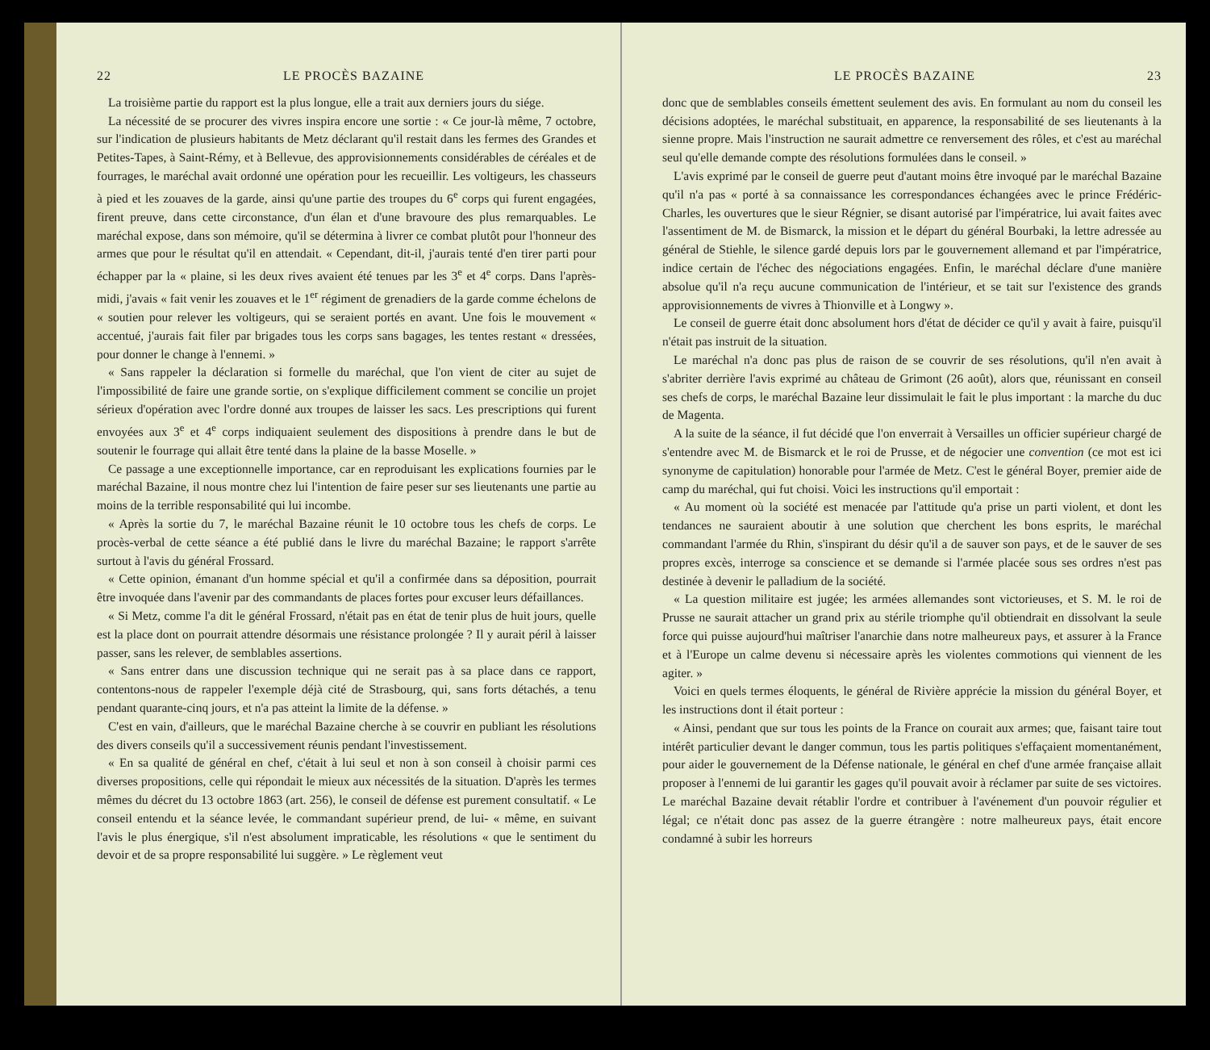22 LE PROCÈS BAZAINE
La troisième partie du rapport est la plus longue, elle a trait aux derniers jours du siége.
La nécessité de se procurer des vivres inspira encore une sortie : « Ce jour-là même, 7 octobre, sur l'indication de plusieurs habitants de Metz déclarant qu'il restait dans les fermes des Grandes et Petites-Tapes, à Saint-Rémy, et à Bellevue, des approvisionnements considérables de céréales et de fourrages, le maréchal avait ordonné une opération pour les recueillir. Les voltigeurs, les chasseurs à pied et les zouaves de la garde, ainsi qu'une partie des troupes du 6<sup>e</sup> corps qui furent engagées, firent preuve, dans cette circonstance, d'un élan et d'une bravoure des plus remarquables. Le maréchal expose, dans son mémoire, qu'il se détermina à livrer ce combat plutôt pour l'honneur des armes que pour le résultat qu'il en attendait. « Cependant, dit-il, j'aurais tenté d'en tirer parti pour échapper par la « plaine, si les deux rives avaient été tenues par les 3<sup>e</sup> et 4<sup>e</sup> corps. Dans l'après-midi, j'avais « fait venir les zouaves et le 1<sup>er</sup> régiment de grenadiers de la garde comme échelons de « soutien pour relever les voltigeurs, qui se seraient portés en avant. Une fois le mouvement « accentué, j'aurais fait filer par brigades tous les corps sans bagages, les tentes restant « dressées, pour donner le change à l'ennemi. »
« Sans rappeler la déclaration si formelle du maréchal, que l'on vient de citer au sujet de l'impossibilité de faire une grande sortie, on s'explique difficilement comment se concilie un projet sérieux d'opération avec l'ordre donné aux troupes de laisser les sacs. Les prescriptions qui furent envoyées aux 3<sup>e</sup> et 4<sup>e</sup> corps indiquaient seulement des dispositions à prendre dans le but de soutenir le fourrage qui allait être tenté dans la plaine de la basse Moselle. »
Ce passage a une exceptionnelle importance, car en reproduisant les explications fournies par le maréchal Bazaine, il nous montre chez lui l'intention de faire peser sur ses lieutenants une partie au moins de la terrible responsabilité qui lui incombe.
« Après la sortie du 7, le maréchal Bazaine réunit le 10 octobre tous les chefs de corps. Le procès-verbal de cette séance a été publié dans le livre du maréchal Bazaine; le rapport s'arrête surtout à l'avis du général Frossard.
« Cette opinion, émanant d'un homme spécial et qu'il a confirmée dans sa déposition, pourrait être invoquée dans l'avenir par des commandants de places fortes pour excuser leurs défaillances.
« Si Metz, comme l'a dit le général Frossard, n'était pas en état de tenir plus de huit jours, quelle est la place dont on pourrait attendre désormais une résistance prolongée ? Il y aurait péril à laisser passer, sans les relever, de semblables assertions.
« Sans entrer dans une discussion technique qui ne serait pas à sa place dans ce rapport, contentons-nous de rappeler l'exemple déjà cité de Strasbourg, qui, sans forts détachés, a tenu pendant quarante-cinq jours, et n'a pas atteint la limite de la défense. »
C'est en vain, d'ailleurs, que le maréchal Bazaine cherche à se couvrir en publiant les résolutions des divers conseils qu'il a successivement réunis pendant l'investissement.
« En sa qualité de général en chef, c'était à lui seul et non à son conseil à choisir parmi ces diverses propositions, celle qui répondait le mieux aux nécessités de la situation. D'après les termes mêmes du décret du 13 octobre 1863 (art. 256), le conseil de défense est purement consultatif. « Le conseil entendu et la séance levée, le commandant supérieur prend, de lui- « même, en suivant l'avis le plus énergique, s'il n'est absolument impraticable, les résolutions « que le sentiment du devoir et de sa propre responsabilité lui suggère. » Le règlement veut
LE PROCÈS BAZAINE 23
donc que de semblables conseils émettent seulement des avis. En formulant au nom du conseil les décisions adoptées, le maréchal substituait, en apparence, la responsabilité de ses lieutenants à la sienne propre. Mais l'instruction ne saurait admettre ce renversement des rôles, et c'est au maréchal seul qu'elle demande compte des résolutions formulées dans le conseil. »
L'avis exprimé par le conseil de guerre peut d'autant moins être invoqué par le maréchal Bazaine qu'il n'a pas « porté à sa connaissance les correspondances échangées avec le prince Frédéric-Charles, les ouvertures que le sieur Régnier, se disant autorisé par l'impératrice, lui avait faites avec l'assentiment de M. de Bismarck, la mission et le départ du général Bourbaki, la lettre adressée au général de Stiehle, le silence gardé depuis lors par le gouvernement allemand et par l'impératrice, indice certain de l'échec des négociations engagées. Enfin, le maréchal déclare d'une manière absolue qu'il n'a reçu aucune communication de l'intérieur, et se tait sur l'existence des grands approvisionnements de vivres à Thionville et à Longwy ».
Le conseil de guerre était donc absolument hors d'état de décider ce qu'il y avait à faire, puisqu'il n'était pas instruit de la situation.
Le maréchal n'a donc pas plus de raison de se couvrir de ses résolutions, qu'il n'en avait à s'abriter derrière l'avis exprimé au château de Grimont (26 août), alors que, réunissant en conseil ses chefs de corps, le maréchal Bazaine leur dissimulait le fait le plus important : la marche du duc de Magenta.
A la suite de la séance, il fut décidé que l'on enverrait à Versailles un officier supérieur chargé de s'entendre avec M. de Bismarck et le roi de Prusse, et de négocier une convention (ce mot est ici synonyme de capitulation) honorable pour l'armée de Metz. C'est le général Boyer, premier aide de camp du maréchal, qui fut choisi. Voici les instructions qu'il emportait :
« Au moment où la société est menacée par l'attitude qu'a prise un parti violent, et dont les tendances ne sauraient aboutir à une solution que cherchent les bons esprits, le maréchal commandant l'armée du Rhin, s'inspirant du désir qu'il a de sauver son pays, et de le sauver de ses propres excès, interroge sa conscience et se demande si l'armée placée sous ses ordres n'est pas destinée à devenir le palladium de la société.
« La question militaire est jugée; les armées allemandes sont victorieuses, et S. M. le roi de Prusse ne saurait attacher un grand prix au stérile triomphe qu'il obtiendrait en dissolvant la seule force qui puisse aujourd'hui maîtriser l'anarchie dans notre malheureux pays, et assurer à la France et à l'Europe un calme devenu si nécessaire après les violentes commotions qui viennent de les agiter. »
Voici en quels termes éloquents, le général de Rivière apprécie la mission du général Boyer, et les instructions dont il était porteur :
« Ainsi, pendant que sur tous les points de la France on courait aux armes; que, faisant taire tout intérêt particulier devant le danger commun, tous les partis politiques s'effaçaient momentanément, pour aider le gouvernement de la Défense nationale, le général en chef d'une armée française allait proposer à l'ennemi de lui garantir les gages qu'il pouvait avoir à réclamer par suite de ses victoires. Le maréchal Bazaine devait rétablir l'ordre et contribuer à l'avénement d'un pouvoir régulier et légal; ce n'était donc pas assez de la guerre étrangère : notre malheureux pays, était encore condamné à subir les horreurs